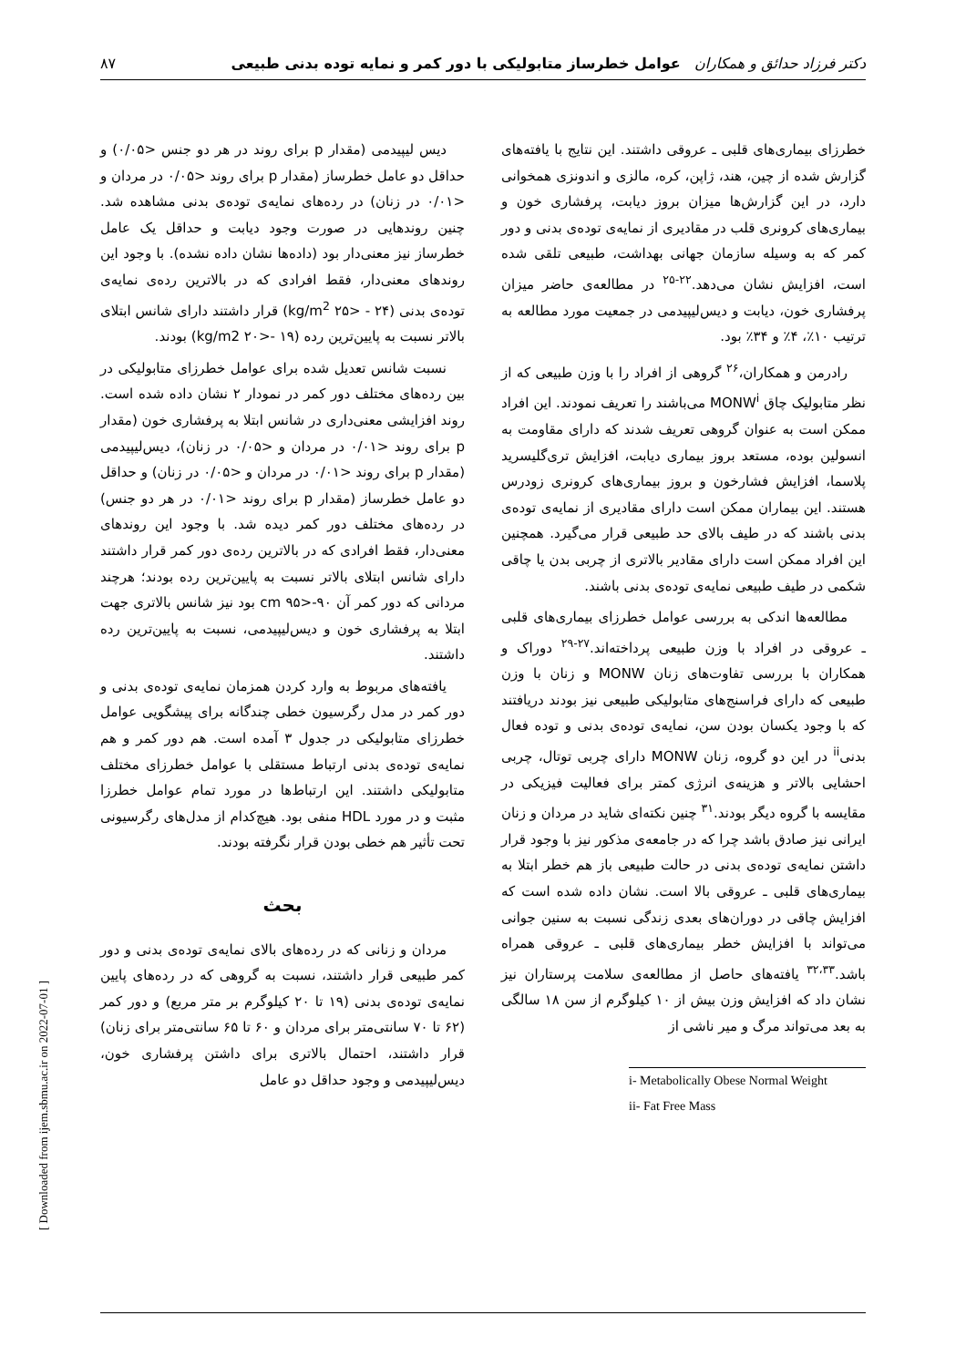دکتر فرزاد حدائق و همکاران عوامل خطرساز متابولیکی با دور کمر و نمایه توده بدنی طبیعی ۸۷
دیس لیپیدمی (مقدار p برای روند در هر دو جنس <۰/۰۵) و حداقل دو عامل خطرساز (مقدار p برای روند <۰/۰۵ در مردان و <۰/۰۱ در زنان) در رده‌های نمایه‌ی توده‌ی بدنی مشاهده شد. چنین روندهایی در صورت وجود دیابت و حداقل یک عامل خطرساز نیز معنی‌دار بود (داده‌ها نشان داده نشده). با وجود این روندهای معنی‌دار، فقط افرادی که در بالاترین رده‌ی نمایه‌ی توده‌ی بدنی (kg/m<sup>2</sup> ۲۵> - ۲۴) قرار داشتند دارای شانس ابتلای بالاتر نسبت به پایین‌ترین رده (kg/m2 ۲۰>- ۱۹) بودند.
نسبت شانس تعدیل شده برای عوامل خطرزای متابولیکی در بین رده‌های مختلف دور کمر در نمودار ۲ نشان داده شده است. روند افزایشی معنی‌داری در شانس ابتلا به پرفشاری خون (مقدار p برای روند <۰/۰۱ در مردان و <۰/۰۵ در زنان)، دیس‌لیپیدمی (مقدار p برای روند <۰/۰۱ در مردان و <۰/۰۵ در زنان) و حداقل دو عامل خطرساز (مقدار p برای روند <۰/۰۱ در هر دو جنس) در رده‌های مختلف دور کمر دیده شد. با وجود این روندهای معنی‌دار، فقط افرادی که در بالاترین رده‌ی دور کمر قرار داشتند دارای شانس ابتلای بالاتر نسبت به پایین‌ترین رده بودند؛ هرچند مردانی که دور کمر آن cm ۹۵>-۹۰ بود نیز شانس بالاتری جهت ابتلا به پرفشاری خون و دیس‌لیپیدمی، نسبت به پایین‌ترین رده داشتند.
یافته‌های مربوط به وارد کردن همزمان نمایه‌ی توده‌ی بدنی و دور کمر در مدل رگرسیون خطی چندگانه برای پیشگویی عوامل خطرزای متابولیکی در جدول ۳ آمده است. هم دور کمر و هم نمایه‌ی توده‌ی بدنی ارتباط مستقلی با عوامل خطرزای مختلف متابولیکی داشتند. این ارتباط‌ها در مورد تمام عوامل خطرزا مثبت و در مورد HDL منفی بود. هیچ‌کدام از مدل‌های رگرسیونی تحت تأثیر هم خطی بودن قرار نگرفته بودند.
بحث
مردان و زنانی که در رده‌های بالای نمایه‌ی توده‌ی بدنی و دور کمر طبیعی قرار داشتند، نسبت به گروهی که در رده‌های پایین نمایه‌ی توده‌ی بدنی (۱۹ تا ۲۰ کیلوگرم بر متر مربع) و دور کمر (۶۲ تا ۷۰ سانتی‌متر برای مردان و ۶۰ تا ۶۵ سانتی‌متر برای زنان) قرار داشتند، احتمال بالاتری برای داشتن پرفشاری خون، دیس‌لیپیدمی و وجود حداقل دو عامل
خطرزای بیماری‌های قلبی ـ عروقی داشتند. این نتایج با یافته‌های گزارش شده از چین، هند، ژاپن، کره، مالزی و اندونزی همخوانی دارد، در این گزارش‌ها میزان بروز دیابت، پرفشاری خون و بیماری‌های کرونری قلب در مقادیری از نمایه‌ی توده‌ی بدنی و دور کمر که به وسیله سازمان جهانی بهداشت، طبیعی تلقی شده است، افزایش نشان می‌دهد.<sup>۲۲-۲۵</sup> در مطالعه‌ی حاضر میزان پرفشاری خون، دیابت و دیس‌لیپیدمی در جمعیت مورد مطالعه به ترتیب ۱۰٪، ۴٪ و ۳۴٪ بود.
رادرمن و همکاران،<sup>۲۶</sup> گروهی از افراد را با وزن طبیعی که از نظر متابولیک چاق MONW<sup>i</sup> می‌باشند را تعریف نمودند. این افراد ممکن است به عنوان گروهی تعریف شدند که دارای مقاومت به انسولین بوده، مستعد بروز بیماری دیابت، افزایش تری‌گلیسرید پلاسما، افزایش فشارخون و بروز بیماری‌های کرونری زودرس هستند. این بیماران ممکن است دارای مقادیری از نمایه‌ی توده‌ی بدنی باشند که در طیف بالای حد طبیعی قرار می‌گیرد. همچنین این افراد ممکن است دارای مقادیر بالاتری از چربی بدن یا چاقی شکمی در طیف طبیعی نمایه‌ی توده‌ی بدنی باشند.
مطالعه‌ها اندکی به بررسی عوامل خطرزای بیماری‌های قلبی ـ عروقی در افراد با وزن طبیعی پرداخته‌اند.<sup>۲۷-۲۹</sup> دوراک و همکاران با بررسی تفاوت‌های زنان MONW و زنان با وزن طبیعی که دارای فراسنج‌های متابولیکی طبیعی نیز بودند دریافتند که با وجود یکسان بودن سن، نمایه‌ی توده‌ی بدنی و توده فعال بدنی<sup>ii</sup> در این دو گروه، زنان MONW دارای چربی توتال، چربی احشایی بالاتر و هزینه‌ی انرژی کمتر برای فعالیت فیزیکی در مقایسه با گروه دیگر بودند.<sup>۳۱</sup> چنین نکته‌ای شاید در مردان و زنان ایرانی نیز صادق باشد چرا که در جامعه‌ی مذکور نیز با وجود قرار داشتن نمایه‌ی توده‌ی بدنی در حالت طبیعی باز هم خطر ابتلا به بیماری‌های قلبی ـ عروقی بالا است. نشان داده شده است که افزایش چاقی در دوران‌های بعدی زندگی نسبت به سنین جوانی می‌تواند با افزایش خطر بیماری‌های قلبی ـ عروقی همراه باشد.<sup>۳۲،۳۳</sup> یافته‌های حاصل از مطالعه‌ی سلامت پرستاران نیز نشان داد که افزایش وزن بیش از ۱۰ کیلوگرم از سن ۱۸ سالگی به بعد می‌تواند مرگ و میر ناشی از
i- Metabolically Obese Normal Weight
ii- Fat Free Mass
[ Downloaded from ijem.sbmu.ac.ir on 2022-07-01 ]